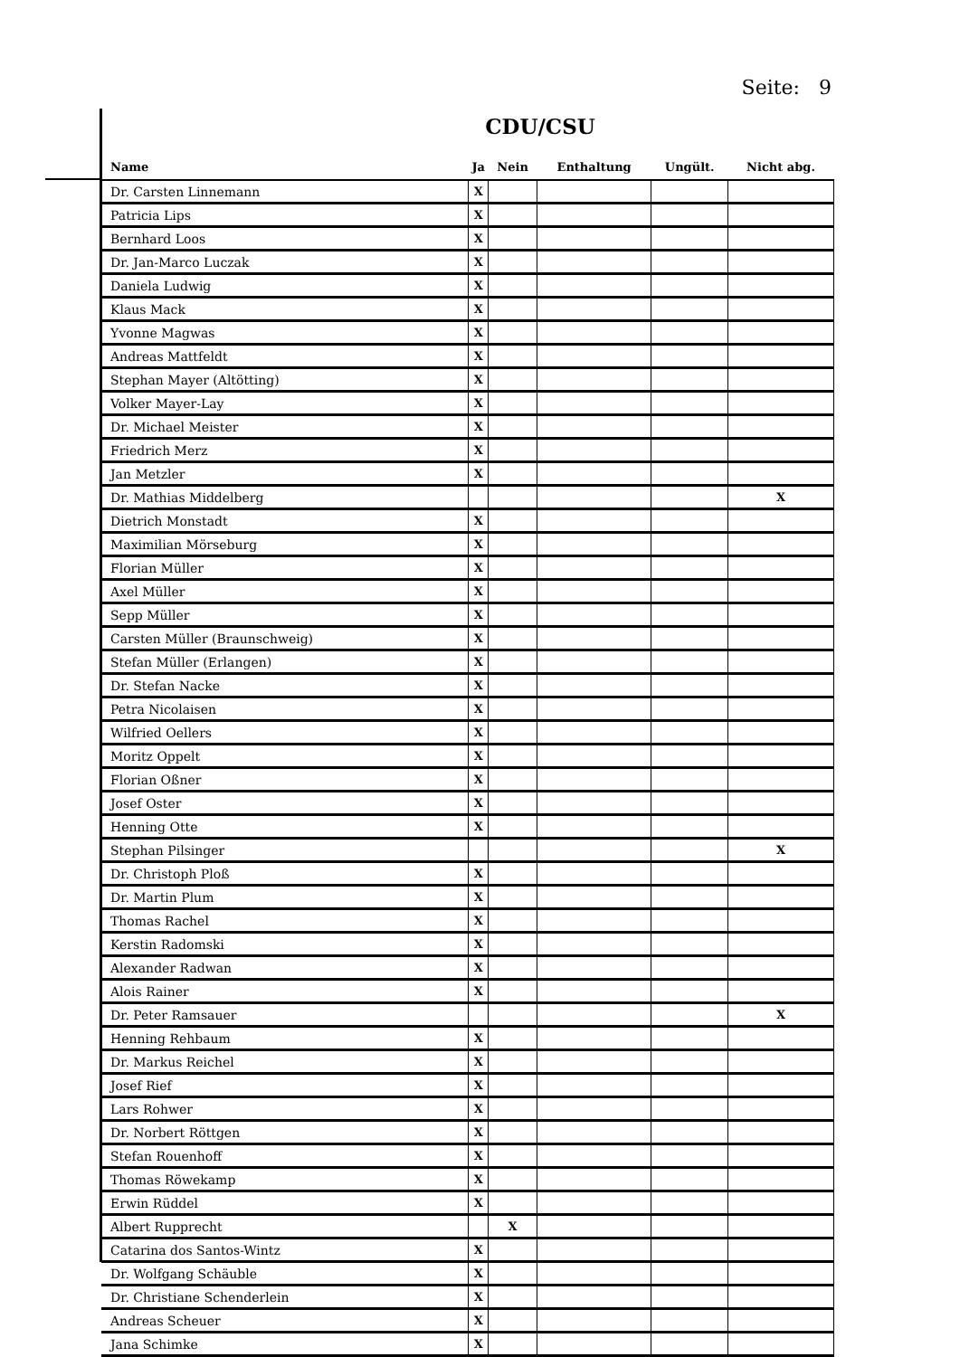Seite: 9
CDU/CSU
| Name | Ja | Nein | Enthaltung | Ungült. | Nicht abg. |
| --- | --- | --- | --- | --- | --- |
| Dr. Carsten Linnemann | X | | | | |
| Patricia Lips | X | | | | |
| Bernhard Loos | X | | | | |
| Dr. Jan-Marco Luczak | X | | | | |
| Daniela Ludwig | X | | | | |
| Klaus Mack | X | | | | |
| Yvonne Magwas | X | | | | |
| Andreas Mattfeldt | X | | | | |
| Stephan Mayer (Altötting) | X | | | | |
| Volker Mayer-Lay | X | | | | |
| Dr. Michael Meister | X | | | | |
| Friedrich Merz | X | | | | |
| Jan Metzler | X | | | | |
| Dr. Mathias Middelberg | | | | | X |
| Dietrich Monstadt | X | | | | |
| Maximilian Mörseburg | X | | | | |
| Florian Müller | X | | | | |
| Axel Müller | X | | | | |
| Sepp Müller | X | | | | |
| Carsten Müller (Braunschweig) | X | | | | |
| Stefan Müller (Erlangen) | X | | | | |
| Dr. Stefan Nacke | X | | | | |
| Petra Nicolaisen | X | | | | |
| Wilfried Oellers | X | | | | |
| Moritz Oppelt | X | | | | |
| Florian Oßner | X | | | | |
| Josef Oster | X | | | | |
| Henning Otte | X | | | | |
| Stephan Pilsinger | | | | | X |
| Dr. Christoph Ploß | X | | | | |
| Dr. Martin Plum | X | | | | |
| Thomas Rachel | X | | | | |
| Kerstin Radomski | X | | | | |
| Alexander Radwan | X | | | | |
| Alois Rainer | X | | | | |
| Dr. Peter Ramsauer | | | | | X |
| Henning Rehbaum | X | | | | |
| Dr. Markus Reichel | X | | | | |
| Josef Rief | X | | | | |
| Lars Rohwer | X | | | | |
| Dr. Norbert Röttgen | X | | | | |
| Stefan Rouenhoff | X | | | | |
| Thomas Röwekamp | X | | | | |
| Erwin Rüddel | X | | | | |
| Albert Rupprecht | | X | | | |
| Catarina dos Santos-Wintz | X | | | | |
| Dr. Wolfgang Schäuble | X | | | | |
| Dr. Christiane Schenderlein | X | | | | |
| Andreas Scheuer | X | | | | |
| Jana Schimke | X | | | | |